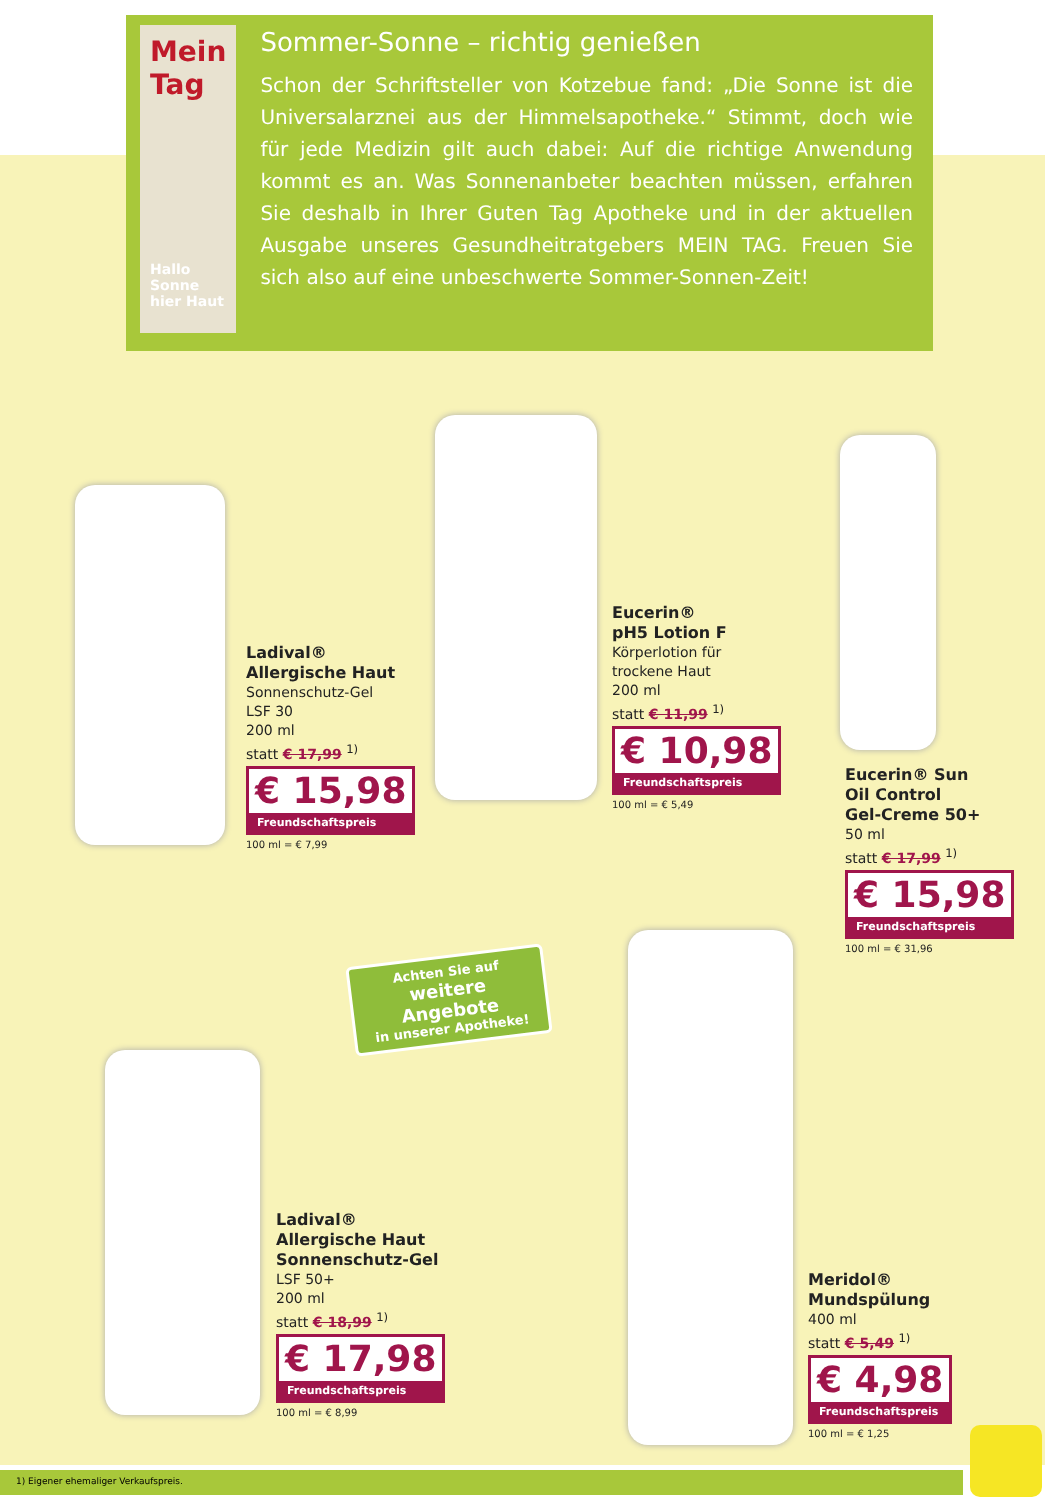Mein Tag
Hallo Sonne hier Haut
Sommer-Sonne – richtig genießen
Schon der Schriftsteller von Kotzebue fand: „Die Sonne ist die Universalarznei aus der Himmelsapotheke.“ Stimmt, doch wie für jede Medizin gilt auch dabei: Auf die richtige Anwendung kommt es an. Was Sonnenanbeter beachten müssen, erfahren Sie deshalb in Ihrer Guten Tag Apotheke und in der aktuellen Ausgabe unseres Gesundheitratgebers MEIN TAG. Freuen Sie sich also auf eine unbeschwerte Sommer-Sonnen-Zeit!
Ladival®
Allergische Haut
Sonnenschutz-Gel
LSF 30
200 ml
statt € 17,99 <sup>1)</sup>
€ 15,98
Freundschaftspreis
100 ml = € 7,99
Eucerin®
pH5 Lotion F
Körperlotion für
trockene Haut
200 ml
statt € 11,99 <sup>1)</sup>
€ 10,98
Freundschaftspreis
100 ml = € 5,49
Eucerin® Sun
Oil Control
Gel-Creme 50+
50 ml
statt € 17,99 <sup>1)</sup>
€ 15,98
Freundschaftspreis
100 ml = € 31,96
Achten Sie auf
weitere Angebote
in unserer Apotheke!
Ladival®
Allergische Haut
Sonnenschutz-Gel
LSF 50+
200 ml
statt € 18,99 <sup>1)</sup>
€ 17,98
Freundschaftspreis
100 ml = € 8,99
Meridol®
Mundspülung
400 ml
statt € 5,49 <sup>1)</sup>
€ 4,98
Freundschaftspreis
100 ml = € 1,25
1) Eigener ehemaliger Verkaufspreis.